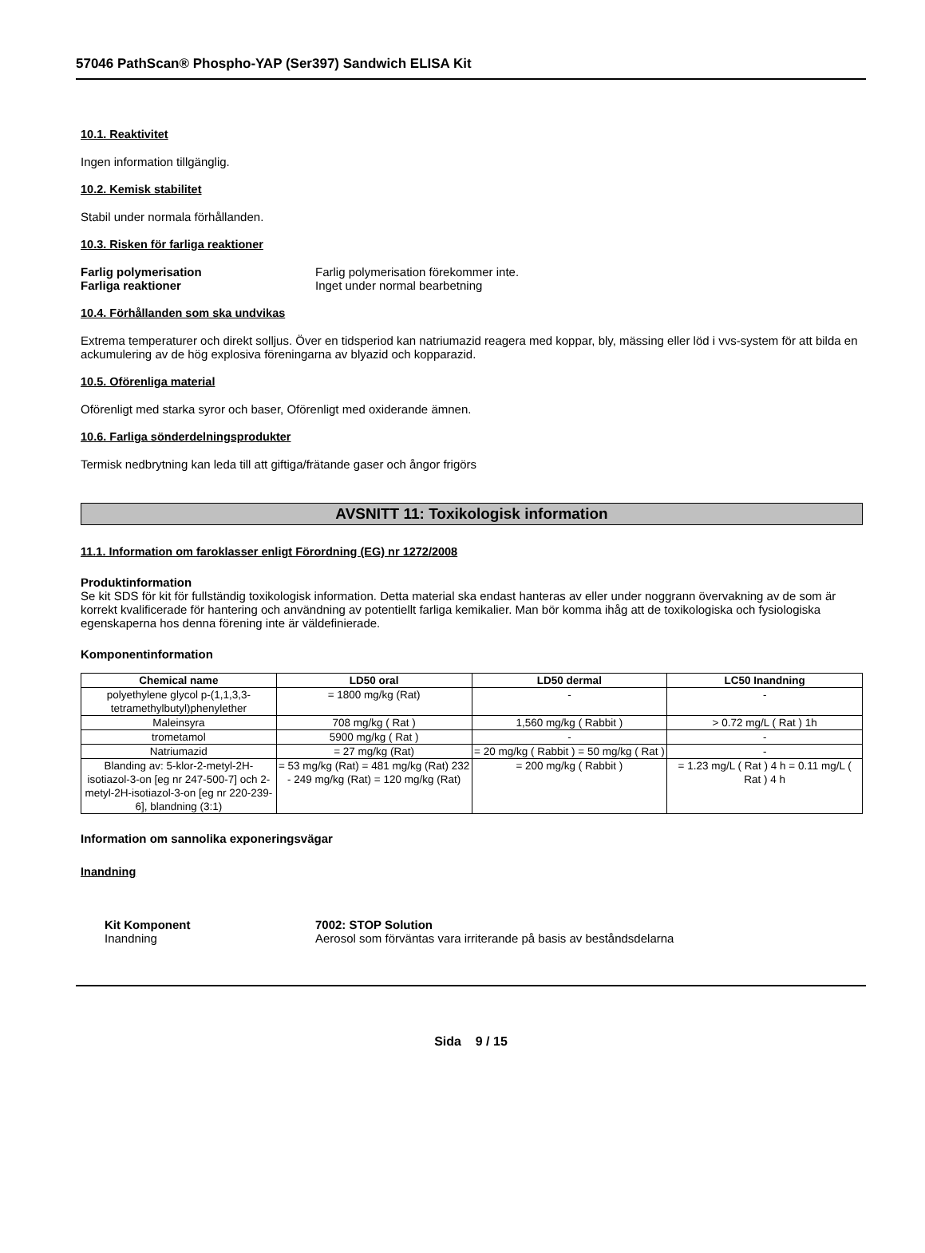57046 PathScan® Phospho-YAP (Ser397) Sandwich ELISA Kit
10.1. Reaktivitet
Ingen information tillgänglig.
10.2. Kemisk stabilitet
Stabil under normala förhållanden.
10.3. Risken för farliga reaktioner
Farlig polymerisation Farlig polymerisation förekommer inte.
Farliga reaktioner Inget under normal bearbetning
10.4. Förhållanden som ska undvikas
Extrema temperaturer och direkt solljus. Över en tidsperiod kan natriumazid reagera med koppar, bly, mässing eller löd i vvs-system för att bilda en ackumulering av de hög explosiva föreningarna av blyazid och kopparazid.
10.5. Oförenliga material
Oförenligt med starka syror och baser, Oförenligt med oxiderande ämnen.
10.6. Farliga sönderdelningsprodukter
Termisk nedbrytning kan leda till att giftiga/frätande gaser och ångor frigörs
AVSNITT 11: Toxikologisk information
11.1. Information om faroklasser enligt Förordning (EG) nr 1272/2008
Produktinformation
Se kit SDS för kit för fullständig toxikologisk information. Detta material ska endast hanteras av eller under noggrann övervakning av de som är korrekt kvalificerade för hantering och användning av potentiellt farliga kemikalier. Man bör komma ihåg att de toxikologiska och fysiologiska egenskaperna hos denna förening inte är väldefinierade.
Komponentinformation
| Chemical name | LD50 oral | LD50 dermal | LC50 Inandning |
| --- | --- | --- | --- |
| polyethylene glycol p-(1,1,3,3-tetramethylbutyl)phenylether | = 1800 mg/kg (Rat) | - | - |
| Maleinsyra | 708 mg/kg ( Rat ) | 1,560 mg/kg ( Rabbit ) | > 0.72 mg/L ( Rat ) 1h |
| trometamol | 5900 mg/kg ( Rat ) | - | - |
| Natriumazid | = 27 mg/kg (Rat) | = 20 mg/kg ( Rabbit ) = 50 mg/kg ( Rat ) | - |
| Blanding av: 5-klor-2-metyl-2H-isotiazol-3-on [eg nr 247-500-7] och 2-metyl-2H-isotiazol-3-on [eg nr 220-239-6], blandning (3:1) | = 53 mg/kg (Rat) = 481 mg/kg (Rat) 232 - 249 mg/kg (Rat) = 120 mg/kg (Rat) | = 200 mg/kg ( Rabbit ) | = 1.23 mg/L ( Rat ) 4 h = 0.11 mg/L ( Rat ) 4 h |
Information om sannolika exponeringsvägar
Inandning
Kit Komponent 7002: STOP Solution
Inandning Aerosol som förväntas vara irriterande på basis av beståndsdelarna
Sida 9 / 15